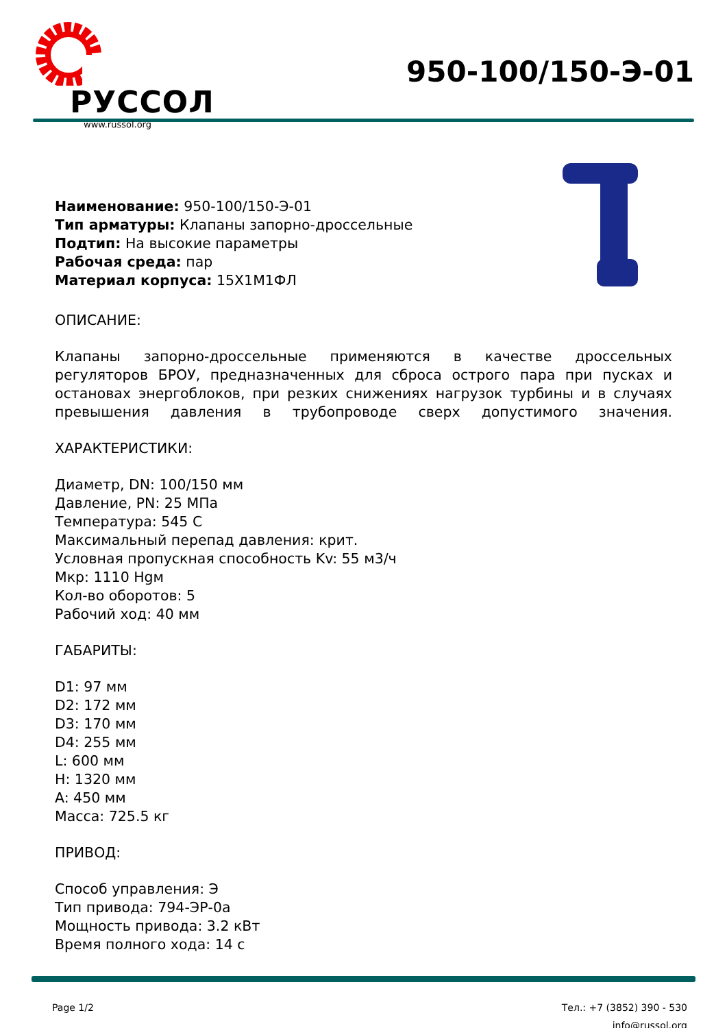РУССОЛ
www.russol.org
950-100/150-Э-01
Наименование: 950-100/150-Э-01
Тип арматуры: Клапаны запорно-дроссельные
Подтип: На высокие параметры
Рабочая среда: пар
Материал корпуса: 15Х1М1ФЛ
ОПИСАНИЕ:
Клапаны запорно-дроссельные применяются в качестве дроссельных регуляторов БРОУ, предназначенных для сброса острого пара при пусках и остановах энергоблоков, при резких снижениях нагрузок турбины и в случаях превышения давления в трубопроводе сверх допустимого значения.
ХАРАКТЕРИСТИКИ:
Диаметр, DN: 100/150 мм
Давление, PN: 25 МПа
Температура: 545 С
Максимальный перепад давления: крит.
Условная пропускная способность Kv: 55 м3/ч
Мкр: 1110 Hgм
Кол-во оборотов: 5
Рабочий ход: 40 мм
ГАБАРИТЫ:
D1: 97 мм
D2: 172 мм
D3: 170 мм
D4: 255 мм
L: 600 мм
H: 1320 мм
A: 450 мм
Масса: 725.5 кг
ПРИВОД:
Способ управления: Э
Тип привода: 794-ЭР-0а
Мощность привода: 3.2 кВт
Время полного хода: 14 с
Page 1/2 Тел.: +7 (3852) 390 - 530
info@russol.org